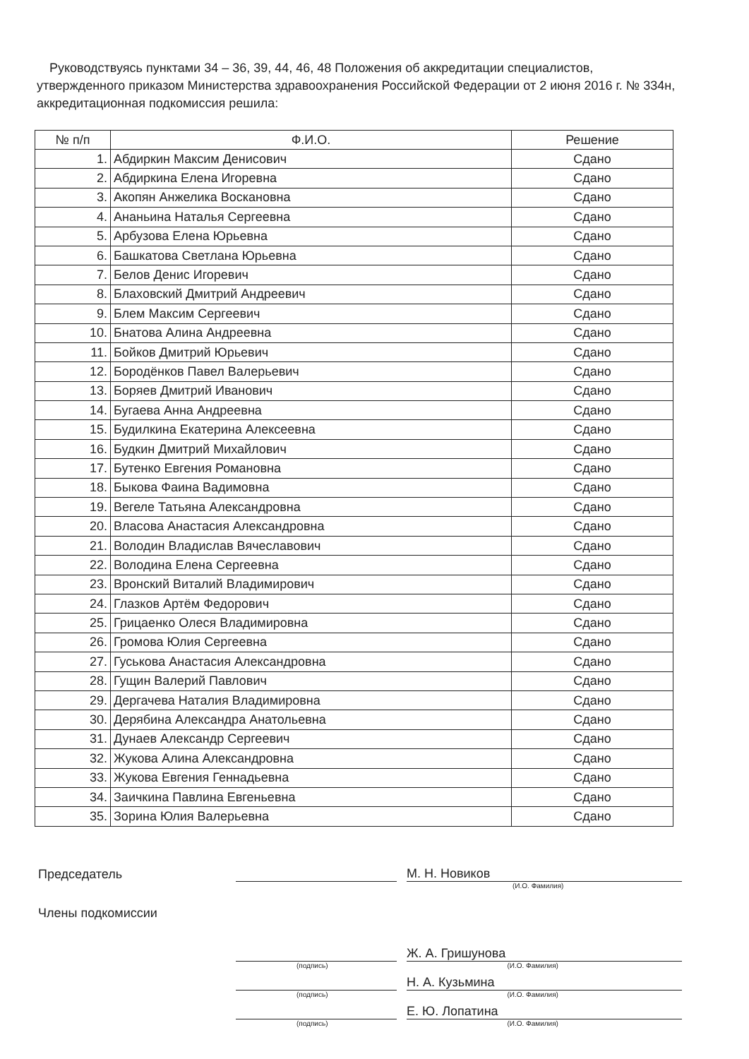Руководствуясь пунктами 34 – 36, 39, 44, 46, 48 Положения об аккредитации специалистов, утвержденного приказом Министерства здравоохранения Российской Федерации от 2 июня 2016 г. № 334н, аккредитационная подкомиссия решила:
| № п/п | Ф.И.О. | Решение |
| --- | --- | --- |
| 1. | Абдиркин Максим Денисович | Сдано |
| 2. | Абдиркина Елена Игоревна | Сдано |
| 3. | Акопян Анжелика Воскановна | Сдано |
| 4. | Ананьина Наталья Сергеевна | Сдано |
| 5. | Арбузова Елена Юрьевна | Сдано |
| 6. | Башкатова Светлана Юрьевна | Сдано |
| 7. | Белов Денис Игоревич | Сдано |
| 8. | Блаховский Дмитрий Андреевич | Сдано |
| 9. | Блем Максим Сергеевич | Сдано |
| 10. | Бнатова Алина Андреевна | Сдано |
| 11. | Бойков Дмитрий Юрьевич | Сдано |
| 12. | Бородёнков Павел Валерьевич | Сдано |
| 13. | Боряев Дмитрий Иванович | Сдано |
| 14. | Бугаева Анна Андреевна | Сдано |
| 15. | Будилкина Екатерина Алексеевна | Сдано |
| 16. | Будкин Дмитрий Михайлович | Сдано |
| 17. | Бутенко Евгения Романовна | Сдано |
| 18. | Быкова Фаина Вадимовна | Сдано |
| 19. | Вегеле Татьяна Александровна | Сдано |
| 20. | Власова Анастасия Александровна | Сдано |
| 21. | Володин Владислав Вячеславович | Сдано |
| 22. | Володина Елена Сергеевна | Сдано |
| 23. | Вронский Виталий Владимирович | Сдано |
| 24. | Глазков Артём Федорович | Сдано |
| 25. | Грицаенко Олеся Владимировна | Сдано |
| 26. | Громова Юлия Сергеевна | Сдано |
| 27. | Гуськова Анастасия Александровна | Сдано |
| 28. | Гущин Валерий Павлович | Сдано |
| 29. | Дергачева Наталия Владимировна | Сдано |
| 30. | Дерябина Александра Анатольевна | Сдано |
| 31. | Дунаев Александр Сергеевич | Сдано |
| 32. | Жукова Алина Александровна | Сдано |
| 33. | Жукова Евгения Геннадьевна | Сдано |
| 34. | Заичкина Павлина Евгеньевна | Сдано |
| 35. | Зорина Юлия Валерьевна | Сдано |
Председатель
М. Н. Новиков
(И.О. Фамилия)
Члены подкомиссии
Ж. А. Гришунова
(подпись) (И.О. Фамилия)
Н. А. Кузьмина
(подпись) (И.О. Фамилия)
Е. Ю. Лопатина
(подпись) (И.О. Фамилия)